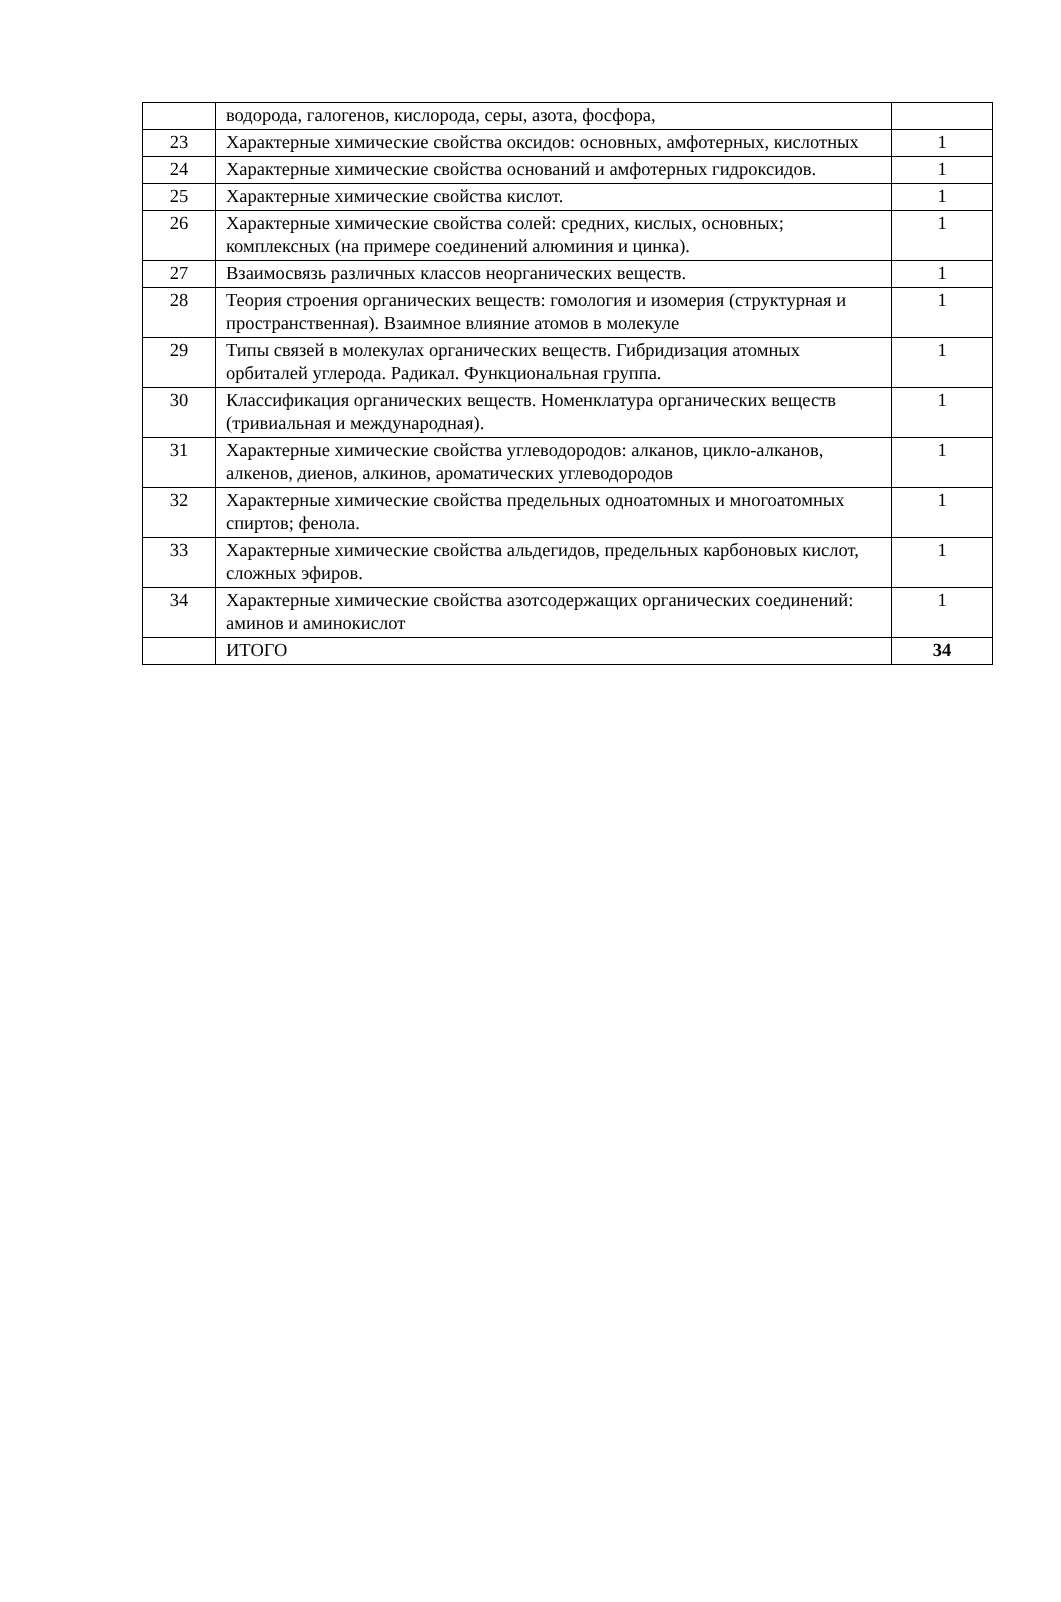| | водорода, галогенов, кислорода, серы, азота, фосфора, | |
| 23 | Характерные химические свойства оксидов: основных, амфотерных, кислотных | 1 |
| 24 | Характерные химические свойства оснований и амфотерных гидроксидов. | 1 |
| 25 | Характерные химические свойства кислот. | 1 |
| 26 | Характерные химические свойства солей: средних, кислых, основных; комплексных (на примере соединений алюминия и цинка). | 1 |
| 27 | Взаимосвязь различных классов неорганических веществ. | 1 |
| 28 | Теория строения органических веществ: гомология и изомерия (структурная и пространственная). Взаимное влияние атомов в молекуле | 1 |
| 29 | Типы связей в молекулах органических веществ. Гибридизация атомных орбиталей углерода. Радикал. Функциональная группа. | 1 |
| 30 | Классификация органических веществ. Номенклатура органических веществ (тривиальная и международная). | 1 |
| 31 | Характерные химические свойства углеводородов: алканов, цикло-алканов, алкенов, диенов, алкинов, ароматических углеводородов | 1 |
| 32 | Характерные химические свойства предельных одноатомных и многоатомных спиртов; фенола. | 1 |
| 33 | Характерные химические свойства альдегидов, предельных карбоновых кислот, сложных эфиров. | 1 |
| 34 | Характерные химические свойства азотсодержащих органических соединений: аминов и аминокислот | 1 |
| | ИТОГО | 34 |